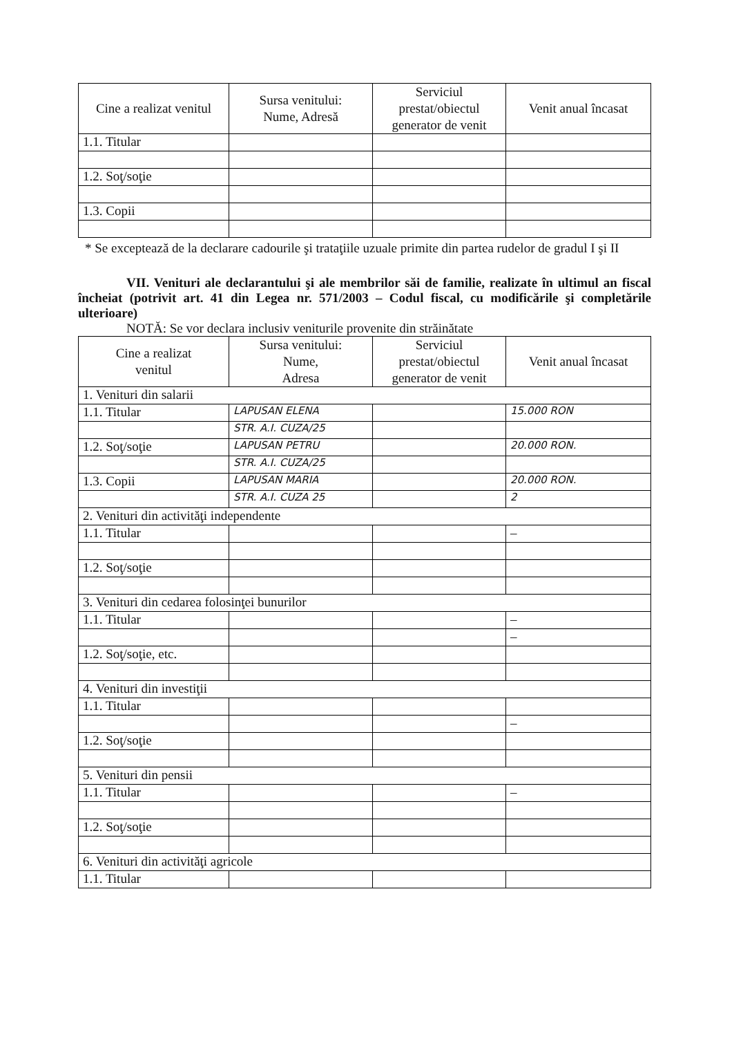| Cine a realizat venitul | Sursa venitului: Nume, Adresă | Serviciul prestat/obiectul generator de venit | Venit anual încasat |
| --- | --- | --- | --- |
| 1.1. Titular | | | |
| 1.2. Soţ/soţie | | | |
| 1.3. Copii | | | |
* Se exceptează de la declarare cadourile şi trataţiile uzuale primite din partea rudelor de gradul I şi II
VII. Venituri ale declarantului şi ale membrilor săi de familie, realizate în ultimul an fiscal încheiat (potrivit art. 41 din Legea nr. 571/2003 – Codul fiscal, cu modificările şi completările ulterioare)
NOTĂ: Se vor declara inclusiv veniturile provenite din străinătate
| Cine a realizat venitul | Sursa venitului: Nume, Adresa | Serviciul prestat/obiectul generator de venit | Venit anual încasat |
| --- | --- | --- | --- |
| 1. Venituri din salarii | | | |
| 1.1. Titular | LAPUSAN ELENA | | 15.000 RON |
| | STR. A.I. CUZA/25 | | |
| 1.2. Soţ/soţie | LAPUSAN PETRU | | 20.000 RON. |
| | STR. A.I. CUZA/25 | | |
| 1.3. Copii | LAPUSAN MARIA | | 20.000 RON. |
| | STR. A.I. CUZA 25 | | 2 |
| 2. Venituri din activităţi independente | | | |
| 1.1. Titular | | | – |
| 1.2. Soţ/soţie | | | |
| 3. Venituri din cedarea folosinţei bunurilor | | | |
| 1.1. Titular | | | – |
| | | | – |
| 1.2. Soţ/soţie, etc. | | | |
| 4. Venituri din investiţii | | | |
| 1.1. Titular | | | |
| | | | – |
| 1.2. Soţ/soţie | | | |
| 5. Venituri din pensii | | | |
| 1.1. Titular | | | – |
| 1.2. Soţ/soţie | | | |
| 6. Venituri din activităţi agricole | | | |
| 1.1. Titular | | | |